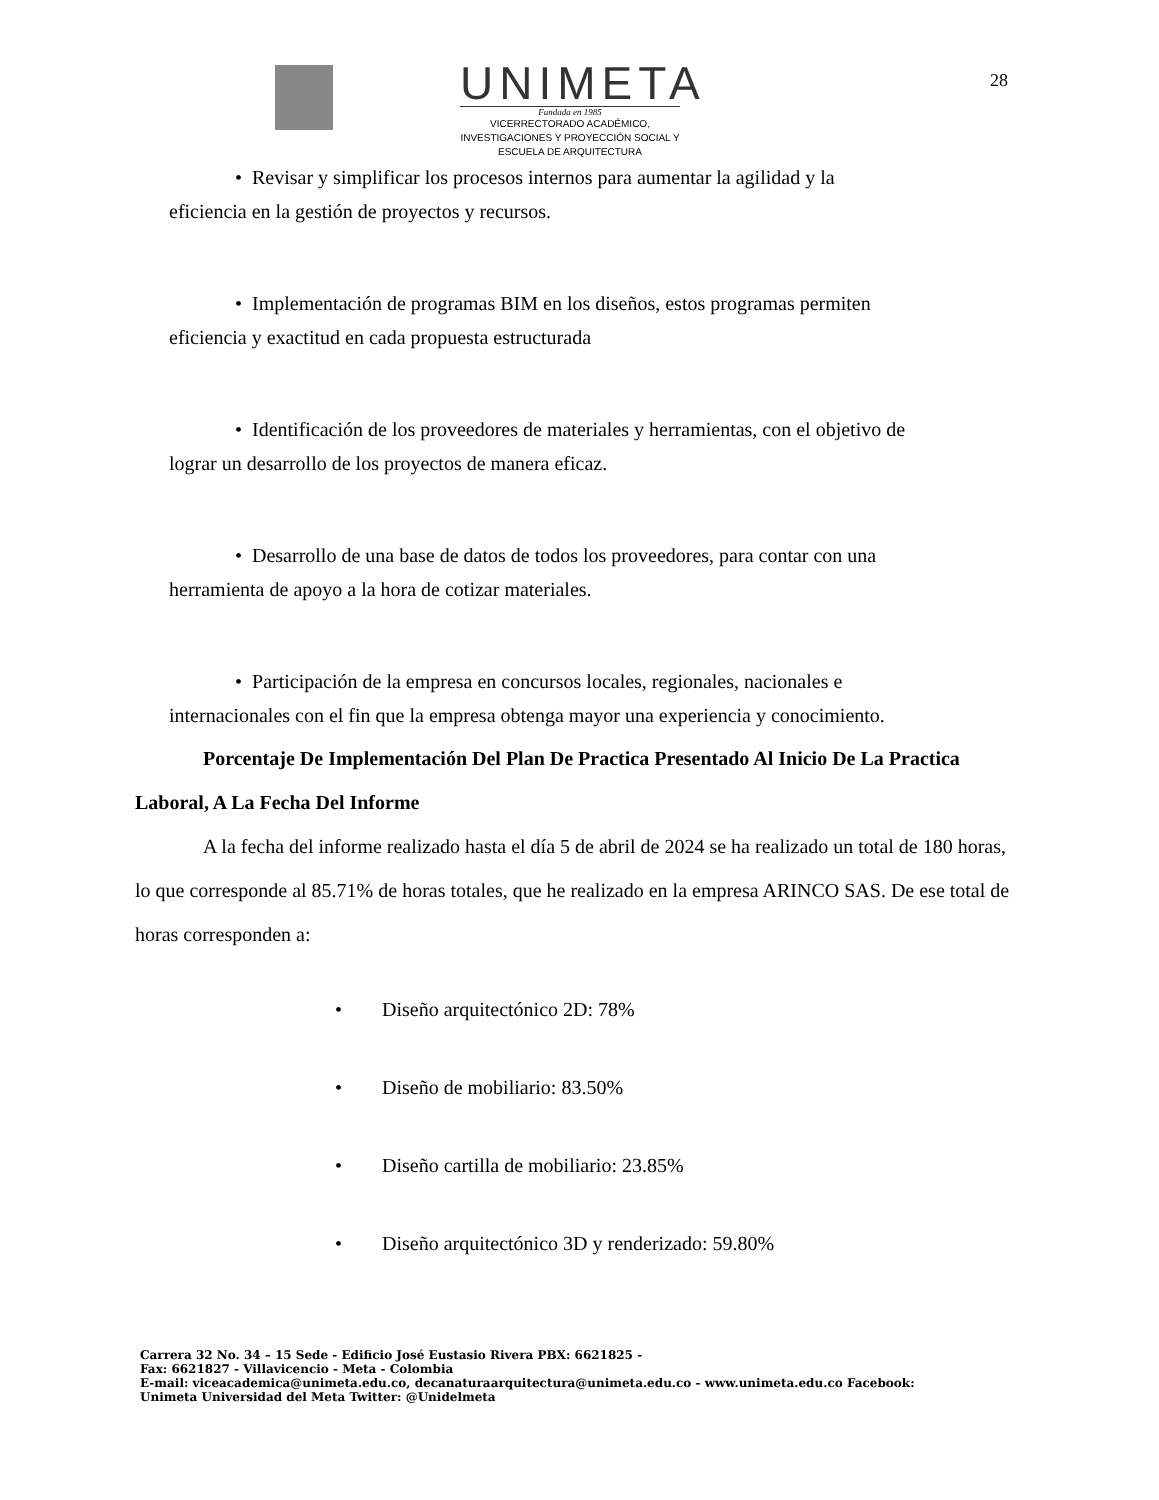UNIMETA
Fundada en 1985
VICERRECTORADO ACADÉMICO,
INVESTIGACIONES Y PROYECCIÓN SOCIAL Y
ESCUELA DE ARQUITECTURA
28
• Revisar y simplificar los procesos internos para aumentar la agilidad y la
eficiencia en la gestión de proyectos y recursos.
• Implementación de programas BIM en los diseños, estos programas permiten
eficiencia y exactitud en cada propuesta estructurada
• Identificación de los proveedores de materiales y herramientas, con el objetivo de
lograr un desarrollo de los proyectos de manera eficaz.
• Desarrollo de una base de datos de todos los proveedores, para contar con una
herramienta de apoyo a la hora de cotizar materiales.
• Participación de la empresa en concursos locales, regionales, nacionales e
internacionales con el fin que la empresa obtenga mayor una experiencia y conocimiento.
Porcentaje De Implementación Del Plan De Practica Presentado Al Inicio De La Practica Laboral, A La Fecha Del Informe
A la fecha del informe realizado hasta el día 5 de abril de 2024 se ha realizado un total de 180 horas, lo que corresponde al 85.71% de horas totales, que he realizado en la empresa ARINCO SAS. De ese total de horas corresponden a:
• Diseño arquitectónico 2D: 78%
• Diseño de mobiliario: 83.50%
• Diseño cartilla de mobiliario: 23.85%
• Diseño arquitectónico 3D y renderizado: 59.80%
Carrera 32 No. 34 – 15 Sede - Edificio José Eustasio Rivera PBX: 6621825 -
Fax: 6621827 - Villavicencio - Meta - Colombia
E-mail: viceacademica@unimeta.edu.co, decanaturaarquitectura@unimeta.edu.co - www.unimeta.edu.co Facebook:
Unimeta Universidad del Meta Twitter: @Unidelmeta